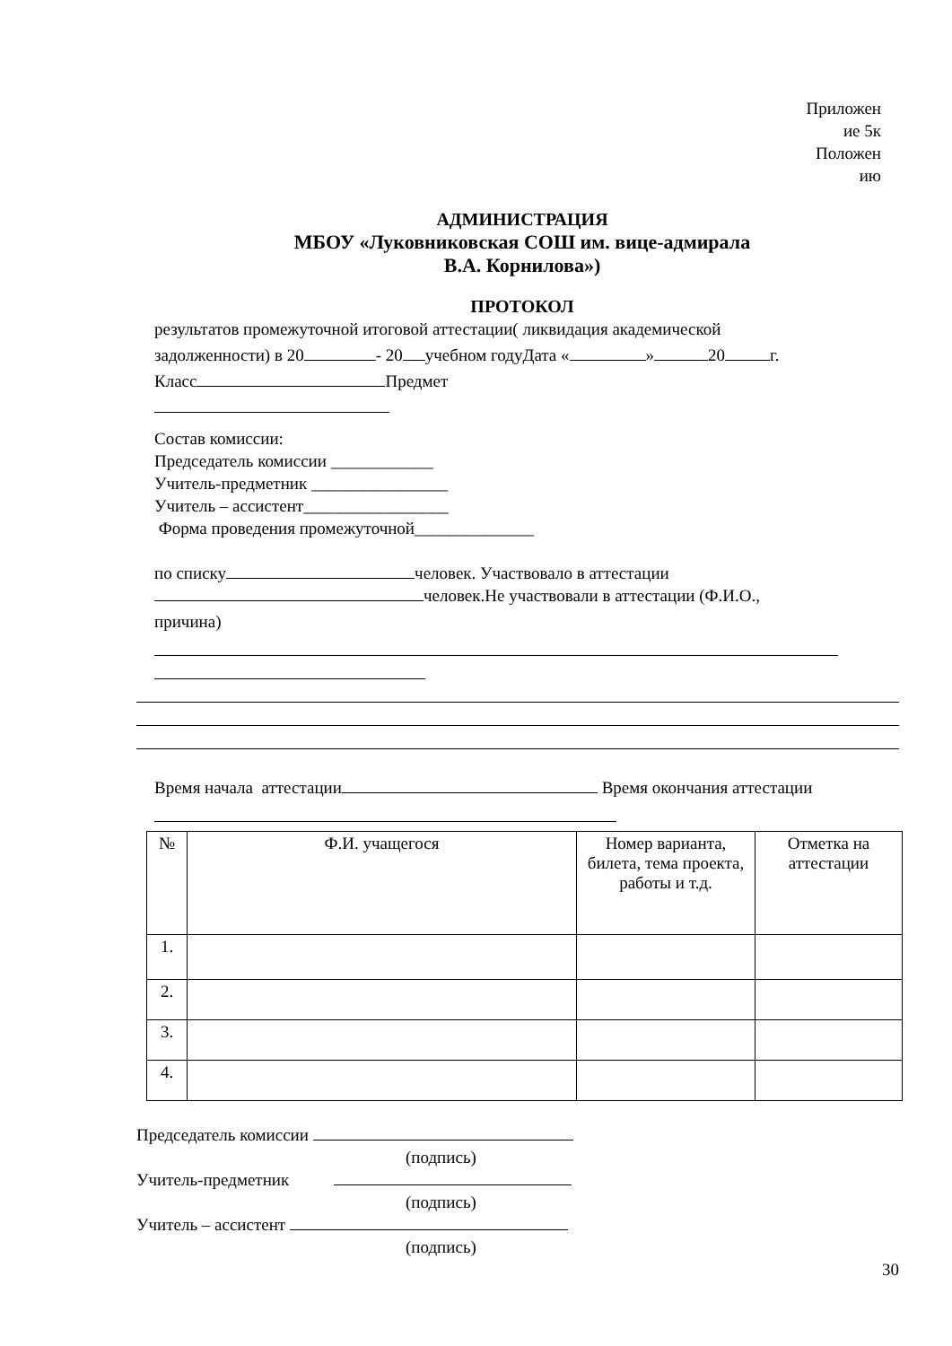Приложен
ие 5к
Положен
ию
АДМИНИСТРАЦИЯ
МБОУ «Луковниковская СОШ им. вице-адмирала
В.А. Корнилова»)
ПРОТОКОЛ
результатов промежуточной итоговой аттестации( ликвидация академической
задолженности) в 20 - 20 учебном годуДата « » 20 г.
Класс Предмет
Состав комиссии:
Председатель комиссии ____________
Учитель-предметник ________________
Учитель – ассистент_________________
Форма проведения промежуточной______________
по списку человек. Участвовало в аттестации
человек.Не участвовали в аттестации (Ф.И.О.,
причина)
Время начала аттестации Время окончания аттестации
| № | Ф.И. учащегося | Номер варианта, билета, тема проекта, работы и т.д. | Отметка на аттестации |
| --- | --- | --- | --- |
| 1. | | | |
| 2. | | | |
| 3. | | | |
| 4. | | | |
Председатель комиссии
(подпись)
Учитель-предметник
(подпись)
Учитель – ассистент
(подпись)
30